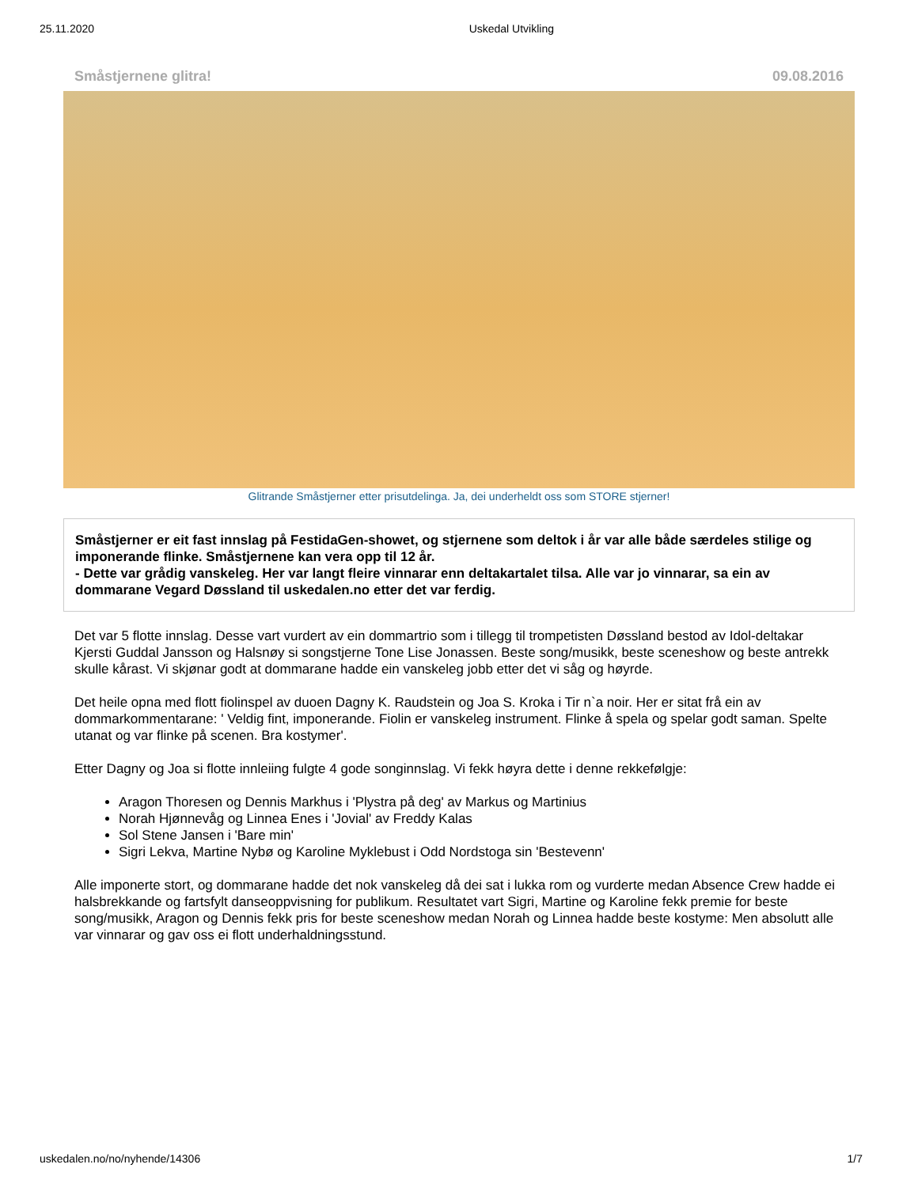25.11.2020 Uskedal Utvikling
Småstjernene glitra! 09.08.2016
Glitrande Småstjerner etter prisutdelinga. Ja, dei underheldt oss som STORE stjerner!
Småstjerner er eit fast innslag på FestidaGen-showet, og stjernene som deltok i år var alle både særdeles stilige og imponerande flinke. Småstjernene kan vera opp til 12 år.
- Dette var grådig vanskeleg. Her var langt fleire vinnarar enn deltakartalet tilsa. Alle var jo vinnarar, sa ein av dommarane Vegard Døssland til uskedalen.no etter det var ferdig.
Det var 5 flotte innslag. Desse vart vurdert av ein dommartrio som i tillegg til trompetisten Døssland bestod av Idol-deltakar Kjersti Guddal Jansson og Halsnøy si songstjerne Tone Lise Jonassen. Beste song/musikk, beste sceneshow og beste antrekk skulle kårast. Vi skjønar godt at dommarane hadde ein vanskeleg jobb etter det vi såg og høyrde.
Det heile opna med flott fiolinspel av duoen Dagny K. Raudstein og Joa S. Kroka i Tir n`a noir. Her er sitat frå ein av dommarkommentarane: ' Veldig fint, imponerande. Fiolin er vanskeleg instrument. Flinke å spela og spelar godt saman. Spelte utanat og var flinke på scenen. Bra kostymer'.
Etter Dagny og Joa si flotte innleiing fulgte 4 gode songinnslag. Vi fekk høyra dette i denne rekkefølgje:
Aragon Thoresen og Dennis Markhus i 'Plystra på deg' av Markus og Martinius
Norah Hjønnevåg og Linnea Enes i 'Jovial' av Freddy Kalas
Sol Stene Jansen i 'Bare min'
Sigri Lekva, Martine Nybø og Karoline Myklebust i Odd Nordstoga sin 'Bestevenn'
Alle imponerte stort, og dommarane hadde det nok vanskeleg då dei sat i lukka rom og vurderte medan Absence Crew hadde ei halsbrekkande og fartsfylt danseoppvisning for publikum. Resultatet vart Sigri, Martine og Karoline fekk premie for beste song/musikk, Aragon og Dennis fekk pris for beste sceneshow medan Norah og Linnea hadde beste kostyme: Men absolutt alle var vinnarar og gav oss ei flott underhaldningsstund.
uskedalen.no/no/nyhende/14306 1/7